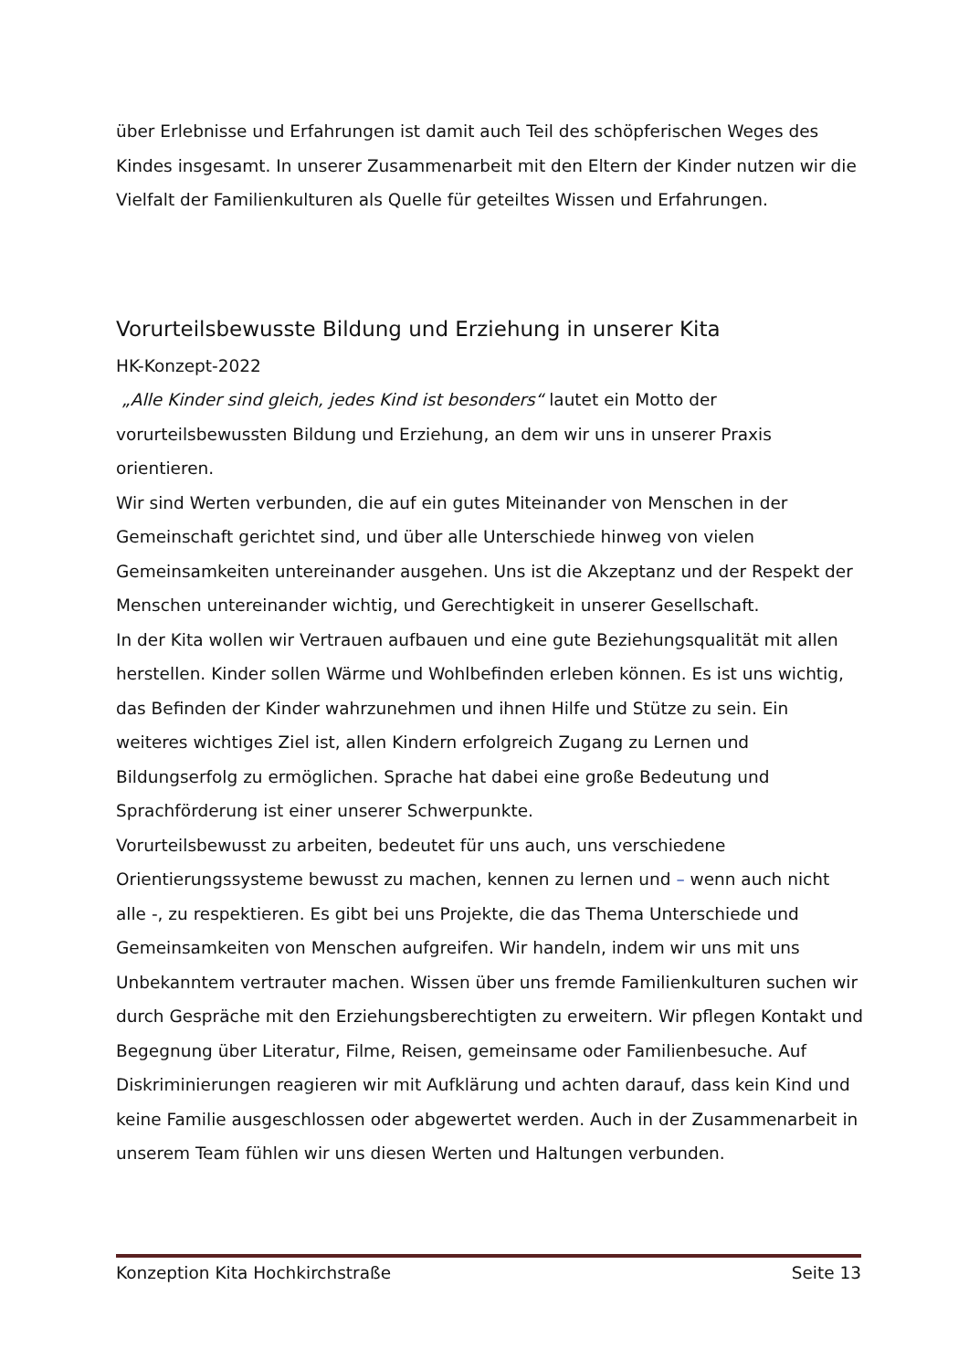über Erlebnisse und Erfahrungen ist damit auch Teil des schöpferischen Weges des Kindes insgesamt. In unserer Zusammenarbeit mit den Eltern der Kinder nutzen wir die Vielfalt der Familienkulturen als Quelle für geteiltes Wissen und Erfahrungen.
Vorurteilsbewusste Bildung und Erziehung in unserer Kita
HK-Konzept-2022
„Alle Kinder sind gleich, jedes Kind ist besonders“ lautet ein Motto der vorurteilsbewussten Bildung und Erziehung, an dem wir uns in unserer Praxis orientieren.
Wir sind Werten verbunden, die auf ein gutes Miteinander von Menschen in der Gemeinschaft gerichtet sind, und über alle Unterschiede hinweg von vielen Gemeinsamkeiten untereinander ausgehen. Uns ist die Akzeptanz und der Respekt der Menschen untereinander wichtig, und Gerechtigkeit in unserer Gesellschaft.
In der Kita wollen wir Vertrauen aufbauen und eine gute Beziehungsqualität mit allen herstellen. Kinder sollen Wärme und Wohlbefinden erleben können. Es ist uns wichtig, das Befinden der Kinder wahrzunehmen und ihnen Hilfe und Stütze zu sein. Ein weiteres wichtiges Ziel ist, allen Kindern erfolgreich Zugang zu Lernen und Bildungserfolg zu ermöglichen. Sprache hat dabei eine große Bedeutung und Sprachförderung ist einer unserer Schwerpunkte.
Vorurteilsbewusst zu arbeiten, bedeutet für uns auch, uns verschiedene Orientierungssysteme bewusst zu machen, kennen zu lernen und – wenn auch nicht alle -, zu respektieren. Es gibt bei uns Projekte, die das Thema Unterschiede und Gemeinsamkeiten von Menschen aufgreifen. Wir handeln, indem wir uns mit uns Unbekanntem vertrauter machen. Wissen über uns fremde Familienkulturen suchen wir durch Gespräche mit den Erziehungsberechtigten zu erweitern. Wir pflegen Kontakt und Begegnung über Literatur, Filme, Reisen, gemeinsame oder Familienbesuche. Auf Diskriminierungen reagieren wir mit Aufklärung und achten darauf, dass kein Kind und keine Familie ausgeschlossen oder abgewertet werden. Auch in der Zusammenarbeit in unserem Team fühlen wir uns diesen Werten und Haltungen verbunden.
Konzeption Kita Hochkirchstraße Seite 13